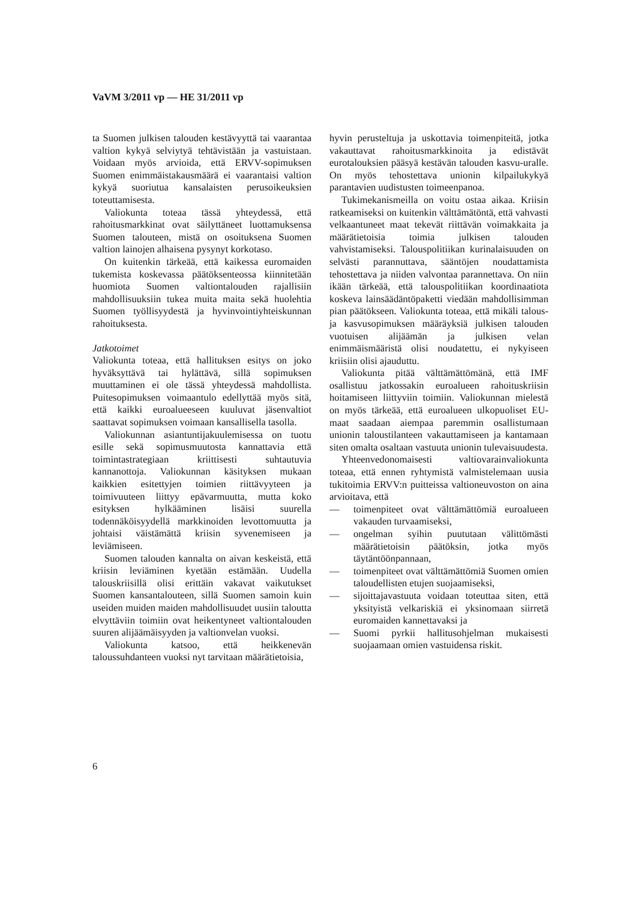VaVM 3/2011 vp — HE 31/2011 vp
ta Suomen julkisen talouden kestävyyttä tai vaarantaa valtion kykyä selviytyä tehtävistään ja vastuistaan. Voidaan myös arvioida, että ERVV-sopimuksen Suomen enimmäistakausmäärä ei vaarantaisi valtion kykyä suoriutua kansalaisten perusoikeuksien toteuttamisesta.
Valiokunta toteaa tässä yhteydessä, että rahoitusmarkkinat ovat säilyttäneet luottamuksensa Suomen talouteen, mistä on osoituksena Suomen valtion lainojen alhaisena pysynyt korkotaso.
On kuitenkin tärkeää, että kaikessa euromaiden tukemista koskevassa päätöksenteossa kiinnitetään huomiota Suomen valtiontalouden rajallisiin mahdollisuuksiin tukea muita maita sekä huolehtia Suomen työllisyydestä ja hyvinvointiyhteiskunnan rahoituksesta.
Jatkotoimet
Valiokunta toteaa, että hallituksen esitys on joko hyväksyttävä tai hylättävä, sillä sopimuksen muuttaminen ei ole tässä yhteydessä mahdollista. Puitesopimuksen voimaantulo edellyttää myös sitä, että kaikki euroalueeseen kuuluvat jäsenvaltiot saattavat sopimuksen voimaan kansallisella tasolla.
Valiokunnan asiantuntijakuulemisessa on tuotu esille sekä sopimusmuutosta kannattavia että toimintastrategiaan kriittisesti suhtautuvia kannanottoja. Valiokunnan käsityksen mukaan kaikkien esitettyjen toimien riittävyyteen ja toimivuuteen liittyy epävarmuutta, mutta koko esityksen hylkääminen lisäisi suurella todennäköisyydellä markkinoiden levottomuutta ja johtaisi väistämättä kriisin syvenemiseen ja leviämiseen.
Suomen talouden kannalta on aivan keskeistä, että kriisin leviäminen kyetään estämään. Uudella talouskriisillä olisi erittäin vakavat vaikutukset Suomen kansantalouteen, sillä Suomen samoin kuin useiden muiden maiden mahdollisuudet uusiin taloutta elvyttäviin toimiin ovat heikentyneet valtiontalouden suuren alijäämäisyyden ja valtionvelan vuoksi.
Valiokunta katsoo, että heikkenevän taloussuhdanteen vuoksi nyt tarvitaan määrätietoisia,
hyvin perusteltuja ja uskottavia toimenpiteitä, jotka vakauttavat rahoitusmarkkinoita ja edistävät eurotalouksien pääsyä kestävän talouden kasvu-uralle. On myös tehostettava unionin kilpailukykyä parantavien uudistusten toimeenpanoa.
Tukimekanismeilla on voitu ostaa aikaa. Kriisin ratkeamiseksi on kuitenkin välttämätöntä, että vahvasti velkaantuneet maat tekevät riittävän voimakkaita ja määrätietoisia toimia julkisen talouden vahvistamiseksi. Talouspolitiikan kurinalaisuuden on selvästi parannuttava, sääntöjen noudattamista tehostettava ja niiden valvontaa parannettava. On niin ikään tärkeää, että talouspolitiikan koordinaatiota koskeva lainsäädäntöpaketti viedään mahdollisimman pian päätökseen. Valiokunta toteaa, että mikäli talous- ja kasvusopimuksen määräyksiä julkisen talouden vuotuisen alijäämän ja julkisen velan enimmäismääristä olisi noudatettu, ei nykyiseen kriisiin olisi ajauduttu.
Valiokunta pitää välttämättömänä, että IMF osallistuu jatkossakin euroalueen rahoituskriisin hoitamiseen liittyviin toimiin. Valiokunnan mielestä on myös tärkeää, että euroalueen ulkopuoliset EU-maat saadaan aiempaa paremmin osallistumaan unionin taloustilanteen vakauttamiseen ja kantamaan siten omalta osaltaan vastuuta unionin tulevaisuudesta.
Yhteenvedonomaisesti valtiovarainvaliokunta toteaa, että ennen ryhtymistä valmistelemaan uusia tukitoimia ERVV:n puitteissa valtioneuvoston on aina arvioitava, että
— toimenpiteet ovat välttämättömiä euroalueen vakauden turvaamiseksi,
— ongelman syihin puututaan välittömästi määrätietoisin päätöksin, jotka myös täytäntöönpannaan,
— toimenpiteet ovat välttämättömiä Suomen omien taloudellisten etujen suojaamiseksi,
— sijoittajavastuuta voidaan toteuttaa siten, että yksityistä velkariskiä ei yksinomaan siirretä euromaiden kannettavaksi ja
— Suomi pyrkii hallitusohjelman mukaisesti suojaamaan omien vastuidensa riskit.
6